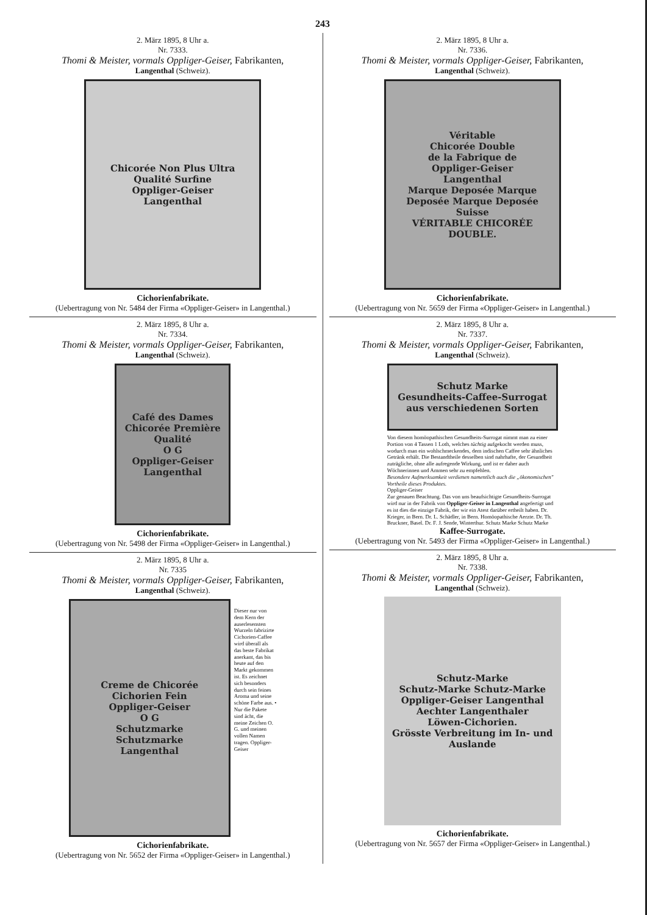243
2. März 1895, 8 Uhr a.
Nr. 7333.
Thomi & Meister, vormals Oppliger-Geiser, Fabrikanten,
Langenthal (Schweiz).
Chicorée Non Plus Ultra
Qualité Surfine
Oppliger-Geiser
Langenthal
Cichorienfabrikate.
(Uebertragung von Nr. 5484 der Firma «Oppliger-Geiser» in Langenthal.)
2. März 1895, 8 Uhr a.
Nr. 7334.
Thomi & Meister, vormals Oppliger-Geiser, Fabrikanten,
Langenthal (Schweiz).
Café des Dames
Chicorée Première Qualité
O G
Oppliger-Geiser
Langenthal
Cichorienfabrikate.
(Uebertragung von Nr. 5498 der Firma «Oppliger-Geiser» in Langenthal.)
2. März 1895, 8 Uhr a.
Nr. 7335
Thomi & Meister, vormals Oppliger-Geiser, Fabrikanten,
Langenthal (Schweiz).
Creme de Chicorée
Cichorien Fein
Oppliger-Geiser
O G
Schutzmarke
Schutzmarke
Langenthal
Dieser nur von dem Kern der auserlesensten Wurzeln fabrizirte Cichorien-Caffee wird überall als das beste Fabrikat anerkant, das bis heute auf den Markt gekommen ist. Es zeichnet sich besonders durch sein feines Aroma und seine schöne Farbe aus. • Nur die Pakete sind ächt, die meine Zeichen O. G. und meinen vollen Namen tragen. Oppliger-Geiser
Cichorienfabrikate.
(Uebertragung von Nr. 5652 der Firma «Oppliger-Geiser» in Langenthal.)
2. März 1895, 8 Uhr a.
Nr. 7336.
Thomi & Meister, vormals Oppliger-Geiser, Fabrikanten,
Langenthal (Schweiz).
Véritable
Chicorée Double
de la Fabrique de
Oppliger-Geiser
Langenthal
Marque Deposée Marque Deposée Marque Deposée
Suisse
VÉRITABLE CHICORÉE DOUBLE.
Cichorienfabrikate.
(Uebertragung von Nr. 5659 der Firma «Oppliger-Geiser» in Langenthal.)
2. März 1895, 8 Uhr a.
Nr. 7337.
Thomi & Meister, vormals Oppliger-Geiser, Fabrikanten,
Langenthal (Schweiz).
Schutz Marke
Gesundheits-Caffee-Surrogat
aus verschiedenen Sorten
Von diesem homöopathischen Gesundheits-Surrogat nimmt man zu einer Portion von 4 Tassen 1 Loth, welches tüchtig aufgekocht werden muss, wodurch man ein wohlschmeckendes, dem indischen Caffee sehr ähnliches Getränk erhält. Die Bestandtheile desselben sind nahrhafte, der Gesundheit zuträgliche, ohne alle aufregende Wirkung, und ist er daher auch Wöchnerinnen und Ammen sehr zu empfehlen.
Besondere Aufmerksamkeit verdienen namentlich auch die „ökonomischen" Vortheile dieses Produktes.
Oppliger-Geiser
Zur genauen Beachtung. Das von uns beaufsichtigte Gesundheits-Surrogat wird nur in der Fabrik von Oppliger-Geiser in Langenthal angefertigt und es ist dies die einzige Fabrik, der wir ein Atest darüber ertheilt haben. Dr. Krieger, in Bern. Dr. L. Schädler, in Bern. Homöopathische Aerzte. Dr. Th. Bruckner, Basel. Dr. F. J. Sende, Winterthur. Schutz Marke Schutz Marke
Kaffee-Surrogate.
(Uebertragung von Nr. 5493 der Firma «Oppliger-Geiser» in Langenthal.)
2. März 1895, 8 Uhr a.
Nr. 7338.
Thomi & Meister, vormals Oppliger-Geiser, Fabrikanten,
Langenthal (Schweiz).
Schutz-Marke
Schutz-Marke Schutz-Marke
Oppliger-Geiser Langenthal
Aechter Langenthaler
Löwen-Cichorien.
Grösste Verbreitung im In- und Auslande
Cichorienfabrikate.
(Uebertragung von Nr. 5657 der Firma «Oppliger-Geiser» in Langenthal.)